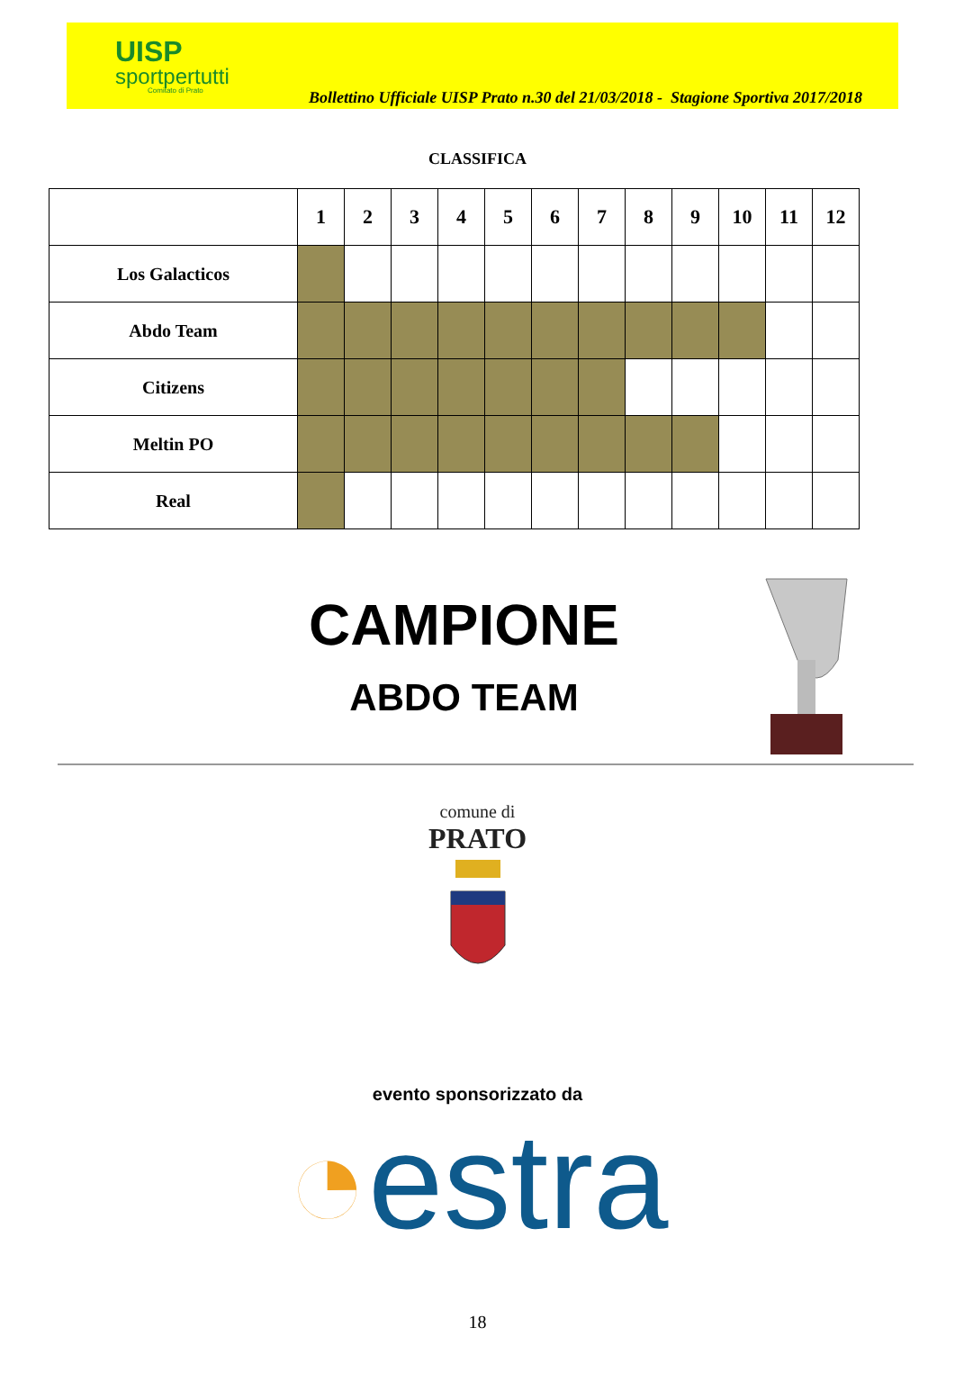UISP
sportpertutti
Comitato di Prato
Bollettino Ufficiale UISP Prato n.30 del 21/03/2018 - Stagione Sportiva 2017/2018
CLASSIFICA
| | 1 | 2 | 3 | 4 | 5 | 6 | 7 | 8 | 9 | 10 | 11 | 12 |
| --- | --- | --- | --- | --- | --- | --- | --- | --- | --- | --- | --- | --- |
| Los Galacticos | | | | | | | | | | | | |
| Abdo Team | | | | | | | | | | | | |
| Citizens | | | | | | | | | | | | |
| Meltin PO | | | | | | | | | | | | |
| Real | | | | | | | | | | | | |
CAMPIONE
ABDO TEAM
comune di
PRATO
evento sponsorizzato da
◔estra
18